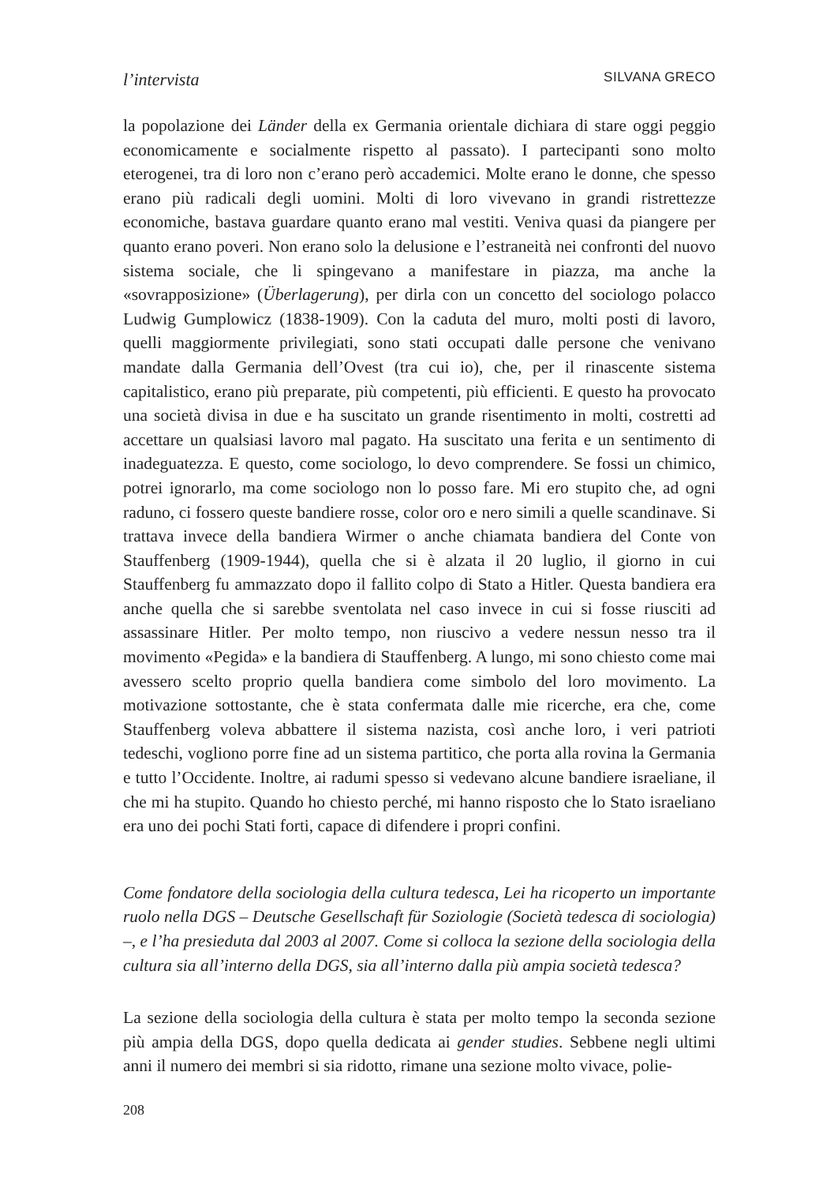l’intervista SILVANA GRECO
la popolazione dei Länder della ex Germania orientale dichiara di stare oggi peggio economicamente e socialmente rispetto al passato). I partecipanti sono molto eterogenei, tra di loro non c’erano però accademici. Molte erano le donne, che spesso erano più radicali degli uomini. Molti di loro vivevano in grandi ristrettezze economiche, bastava guardare quanto erano mal vestiti. Veniva quasi da piangere per quanto erano poveri. Non erano solo la delusione e l’estraneità nei confronti del nuovo sistema sociale, che li spingevano a manifestare in piazza, ma anche la «sovrapposizione» (Überlagerung), per dirla con un concetto del sociologo polacco Ludwig Gumplowicz (1838-1909). Con la caduta del muro, molti posti di lavoro, quelli maggiormente privilegiati, sono stati occupati dalle persone che venivano mandate dalla Germania dell’Ovest (tra cui io), che, per il rinascente sistema capitalistico, erano più preparate, più competenti, più efficienti. E questo ha provocato una società divisa in due e ha suscitato un grande risentimento in molti, costretti ad accettare un qualsiasi lavoro mal pagato. Ha suscitato una ferita e un sentimento di inadeguatezza. E questo, come sociologo, lo devo comprendere. Se fossi un chimico, potrei ignorarlo, ma come sociologo non lo posso fare. Mi ero stupito che, ad ogni raduno, ci fossero queste bandiere rosse, color oro e nero simili a quelle scandinave. Si trattava invece della bandiera Wirmer o anche chiamata bandiera del Conte von Stauffenberg (1909-1944), quella che si è alzata il 20 luglio, il giorno in cui Stauffenberg fu ammazzato dopo il fallito colpo di Stato a Hitler. Questa bandiera era anche quella che si sarebbe sventolata nel caso invece in cui si fosse riusciti ad assassinare Hitler. Per molto tempo, non riuscivo a vedere nessun nesso tra il movimento «Pegida» e la bandiera di Stauffenberg. A lungo, mi sono chiesto come mai avessero scelto proprio quella bandiera come simbolo del loro movimento. La motivazione sottostante, che è stata confermata dalle mie ricerche, era che, come Stauffenberg voleva abbattere il sistema nazista, così anche loro, i veri patrioti tedeschi, vogliono porre fine ad un sistema partitico, che porta alla rovina la Germania e tutto l’Occidente. Inoltre, ai radumi spesso si vedevano alcune bandiere israeliane, il che mi ha stupito. Quando ho chiesto perché, mi hanno risposto che lo Stato israeliano era uno dei pochi Stati forti, capace di difendere i propri confini.
Come fondatore della sociologia della cultura tedesca, Lei ha ricoperto un importante ruolo nella DGS – Deutsche Gesellschaft für Soziologie (Società tedesca di sociologia) –, e l’ha presieduta dal 2003 al 2007. Come si colloca la sezione della sociologia della cultura sia all’interno della DGS, sia all’interno dalla più ampia società tedesca?
La sezione della sociologia della cultura è stata per molto tempo la seconda sezione più ampia della DGS, dopo quella dedicata ai gender studies. Sebbene negli ultimi anni il numero dei membri si sia ridotto, rimane una sezione molto vivace, polie-
208